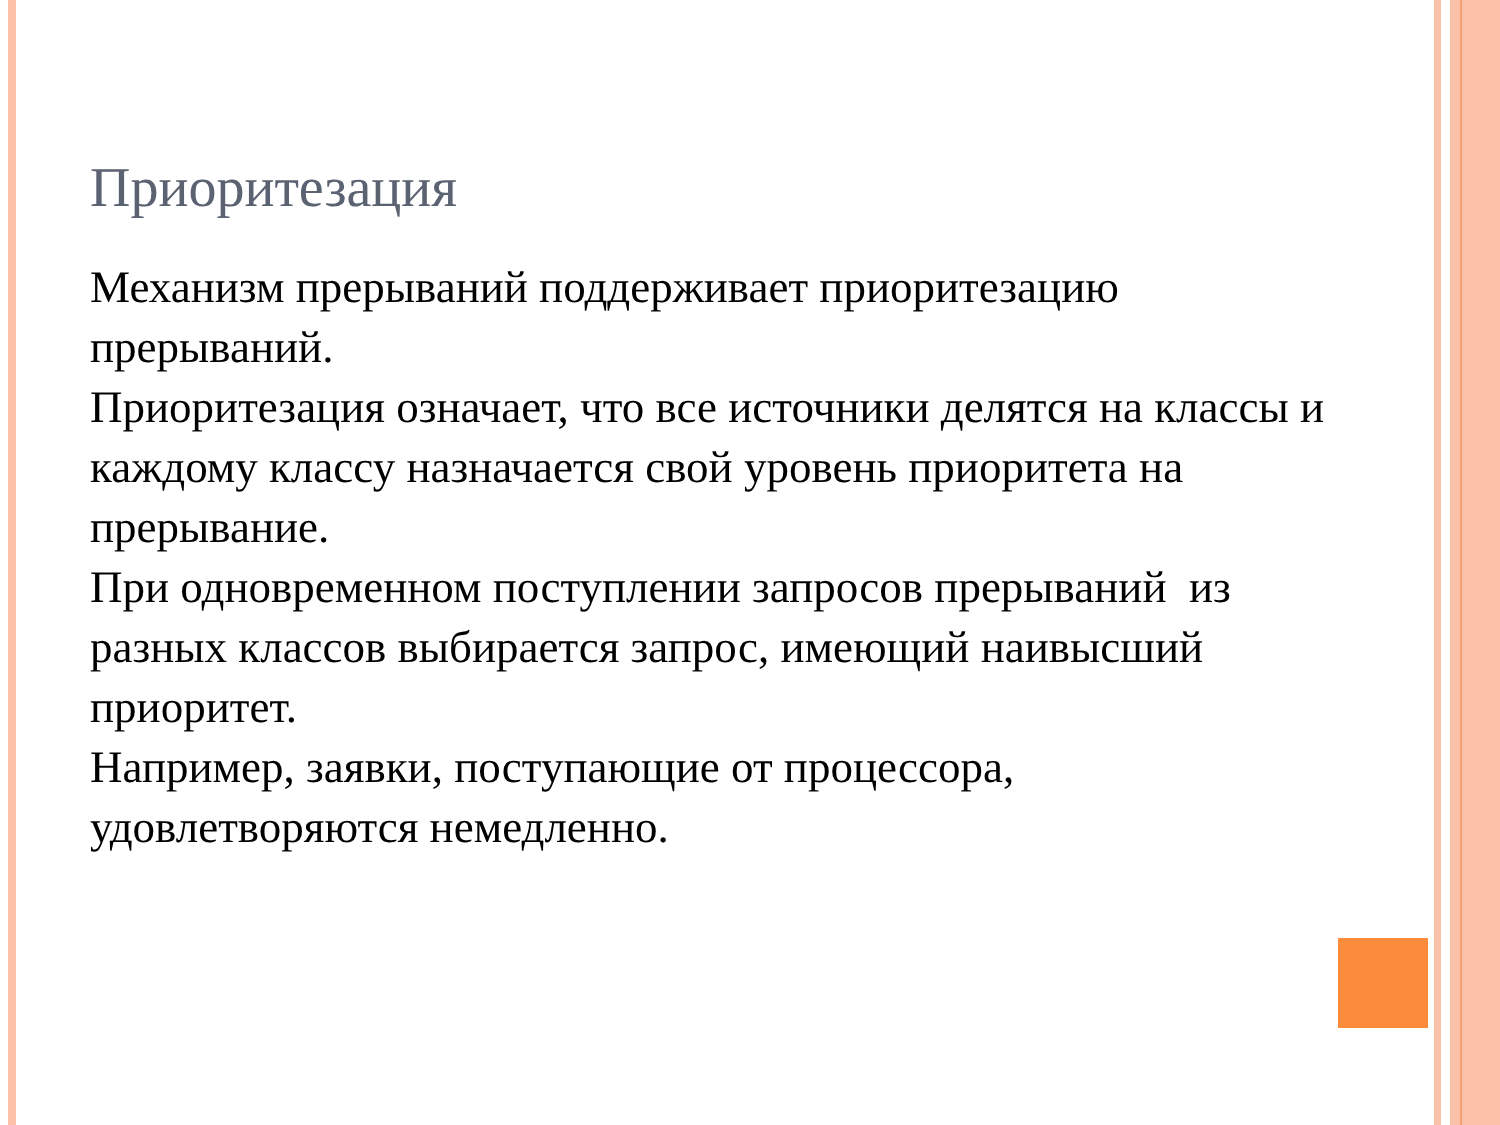Приоритезация
Механизм прерываний поддерживает приоритезацию прерываний.
Приоритезация означает, что все источники делятся на классы и каждому классу назначается свой уровень приоритета на прерывание.
При одновременном поступлении запросов прерываний из разных классов выбирается запрос, имеющий наивысший приоритет.
Например, заявки, поступающие от процессора, удовлетворяются немедленно.